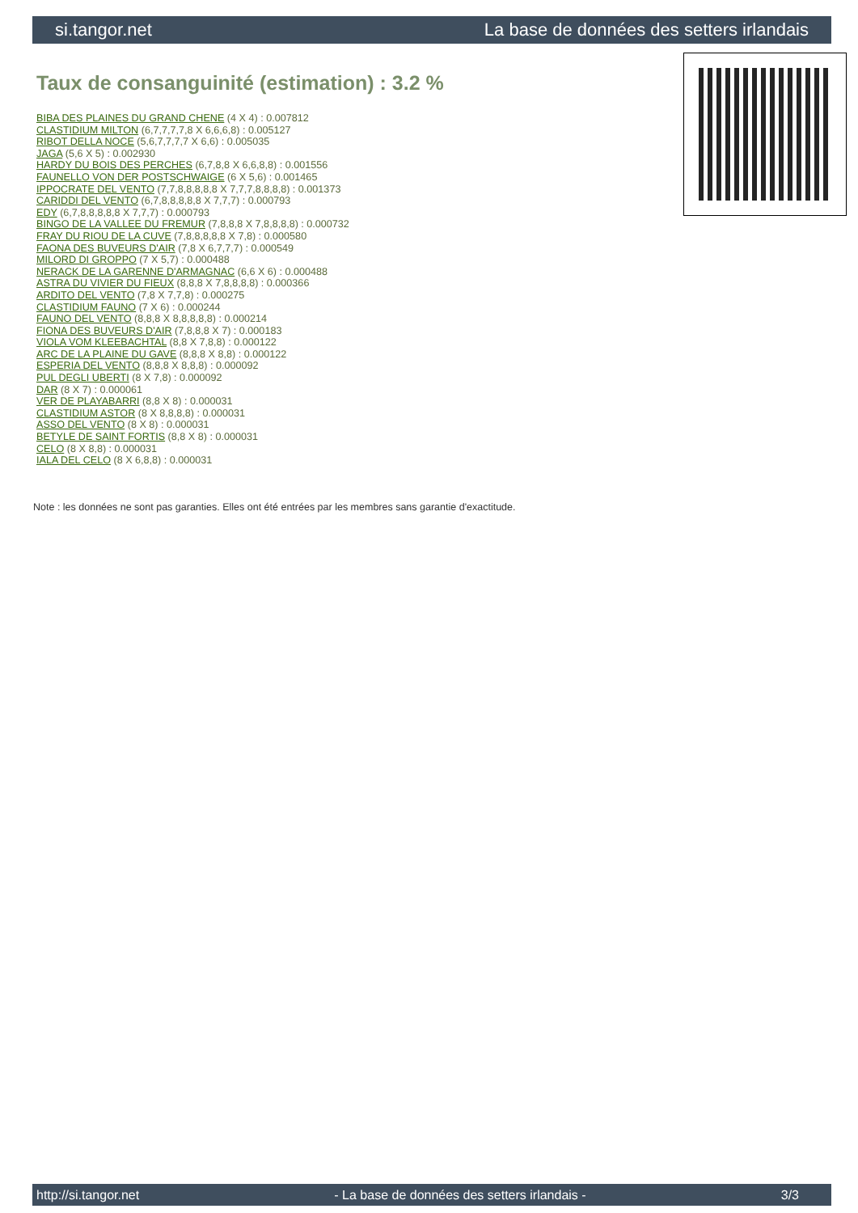si.tangor.net La base de données des setters irlandais
Taux de consanguinité (estimation) : 3.2 %
BIBA DES PLAINES DU GRAND CHENE (4 X 4) : 0.007812
CLASTIDIUM MILTON (6,7,7,7,7,8 X 6,6,6,8) : 0.005127
RIBOT DELLA NOCE (5,6,7,7,7,7 X 6,6) : 0.005035
JAGA (5,6 X 5) : 0.002930
HARDY DU BOIS DES PERCHES (6,7,8,8 X 6,6,8,8) : 0.001556
FAUNELLO VON DER POSTSCHWAIGE (6 X 5,6) : 0.001465
IPPOCRATE DEL VENTO (7,7,8,8,8,8,8 X 7,7,7,8,8,8,8) : 0.001373
CARIDDI DEL VENTO (6,7,8,8,8,8,8 X 7,7,7) : 0.000793
EDY (6,7,8,8,8,8,8 X 7,7,7) : 0.000793
BINGO DE LA VALLEE DU FREMUR (7,8,8,8 X 7,8,8,8,8) : 0.000732
FRAY DU RIOU DE LA CUVE (7,8,8,8,8,8 X 7,8) : 0.000580
FAONA DES BUVEURS D'AIR (7,8 X 6,7,7,7) : 0.000549
MILORD DI GROPPO (7 X 5,7) : 0.000488
NERACK DE LA GARENNE D'ARMAGNAC (6,6 X 6) : 0.000488
ASTRA DU VIVIER DU FIEUX (8,8,8 X 7,8,8,8,8) : 0.000366
ARDITO DEL VENTO (7,8 X 7,7,8) : 0.000275
CLASTIDIUM FAUNO (7 X 6) : 0.000244
FAUNO DEL VENTO (8,8,8 X 8,8,8,8,8) : 0.000214
FIONA DES BUVEURS D'AIR (7,8,8,8 X 7) : 0.000183
VIOLA VOM KLEEBACHTAL (8,8 X 7,8,8) : 0.000122
ARC DE LA PLAINE DU GAVE (8,8,8 X 8,8) : 0.000122
ESPERIA DEL VENTO (8,8,8 X 8,8,8) : 0.000092
PUL DEGLI UBERTI (8 X 7,8) : 0.000092
DAR (8 X 7) : 0.000061
VER DE PLAYABARRI (8,8 X 8) : 0.000031
CLASTIDIUM ASTOR (8 X 8,8,8,8) : 0.000031
ASSO DEL VENTO (8 X 8) : 0.000031
BETYLE DE SAINT FORTIS (8,8 X 8) : 0.000031
CELO (8 X 8,8) : 0.000031
IALA DEL CELO (8 X 6,8,8) : 0.000031
Note : les données ne sont pas garanties. Elles ont été entrées par les membres sans garantie d'exactitude.
http://si.tangor.net - La base de données des setters irlandais - 3/3